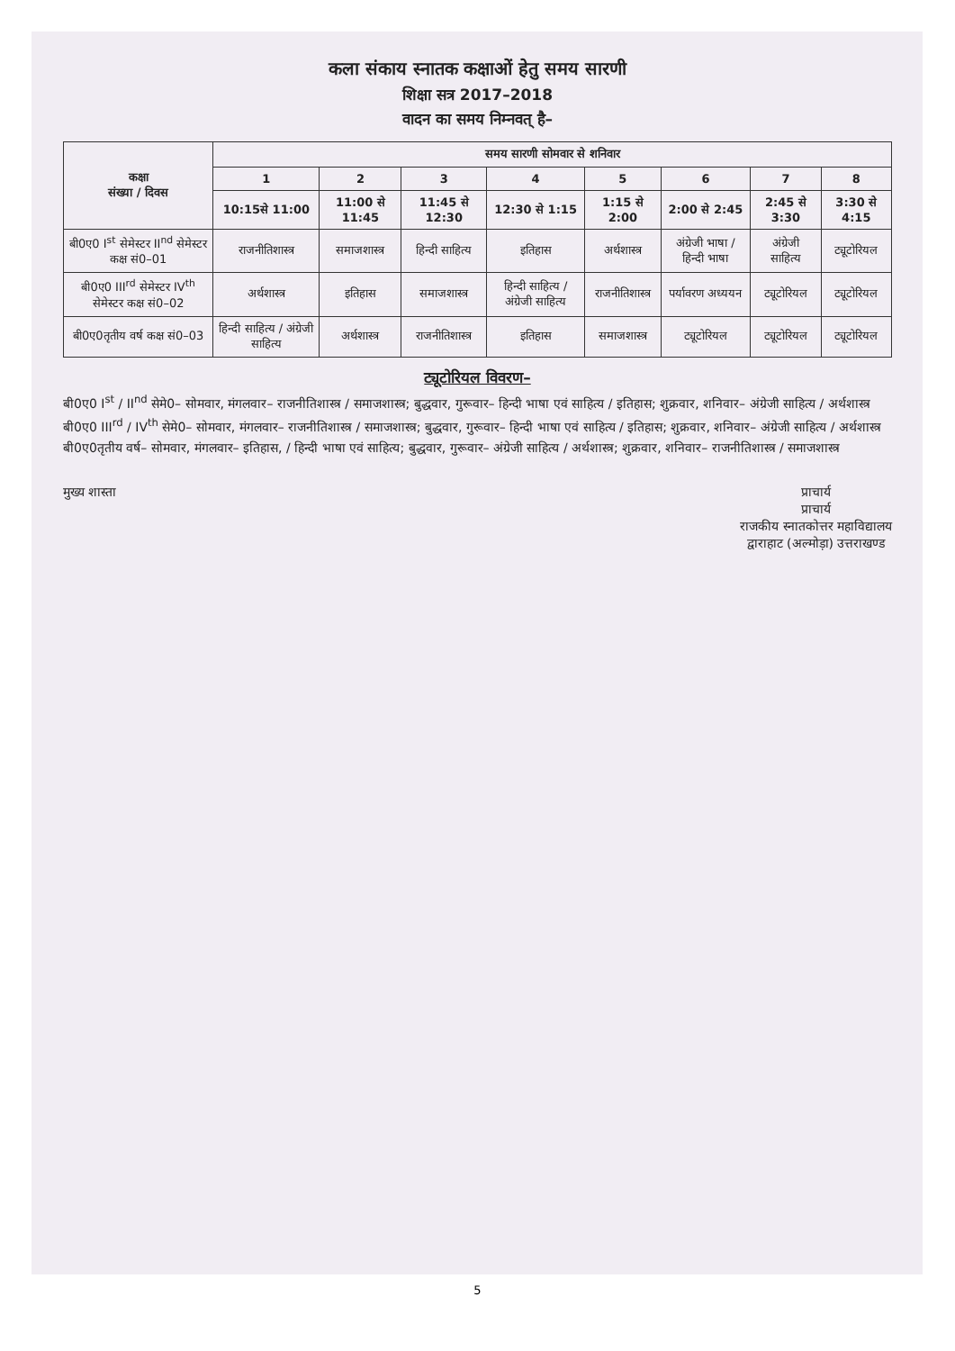कला संकाय स्नातक कक्षाओं हेतु समय सारणी
शिक्षा सत्र 2017–2018
वादन का समय निम्नवत् है–
| कक्षा संख्या / दिवस | समय सारणी सोमवार से शनिवार | | | | | | | |
| --- | --- | --- | --- | --- | --- | --- | --- | --- |
| | 1 | 2 | 3 | 4 | 5 | 6 | 7 | 8 |
| | 10:15से 11:00 | 11:00 से 11:45 | 11:45 से 12:30 | 12:30 से 1:15 | 1:15 से 2:00 | 2:00 से 2:45 | 2:45 से 3:30 | 3:30 से 4:15 |
| बी0ए0 I<sup>st</sup> सेमेस्टर II<sup>nd</sup> सेमेस्टर कक्ष सं0–01 | राजनीतिशास्त्र | समाजशास्त्र | हिन्दी साहित्य | इतिहास | अर्थशास्त्र | अंग्रेजी भाषा / हिन्दी भाषा | अंग्रेजी साहित्य | ट्यूटोरियल |
| बी0ए0 III<sup>rd</sup> सेमेस्टर IV<sup>th</sup> सेमेस्टर कक्ष सं0–02 | अर्थशास्त्र | इतिहास | समाजशास्त्र | हिन्दी साहित्य / अंग्रेजी साहित्य | राजनीतिशास्त्र | पर्यावरण अध्ययन | ट्यूटोरियल | ट्यूटोरियल |
| बी0ए0तृतीय वर्ष कक्ष सं0–03 | हिन्दी साहित्य / अंग्रेजी साहित्य | अर्थशास्त्र | राजनीतिशास्त्र | इतिहास | समाजशास्त्र | ट्यूटोरियल | ट्यूटोरियल | ट्यूटोरियल |
ट्यूटोरियल विवरण–
बी0ए0 I<sup>st</sup> / II<sup>nd</sup> सेमे0– सोमवार, मंगलवार– राजनीतिशास्त्र / समाजशास्त्र; बुद्धवार, गुरूवार– हिन्दी भाषा एवं साहित्य / इतिहास; शुक्रवार, शनिवार– अंग्रेजी साहित्य / अर्थशास्त्र
बी0ए0 III<sup>rd</sup> / IV<sup>th</sup> सेमे0– सोमवार, मंगलवार– राजनीतिशास्त्र / समाजशास्त्र; बुद्धवार, गुरूवार– हिन्दी भाषा एवं साहित्य / इतिहास; शुक्रवार, शनिवार– अंग्रेजी साहित्य / अर्थशास्त्र
बी0ए0तृतीय वर्ष– सोमवार, मंगलवार– इतिहास, / हिन्दी भाषा एवं साहित्य; बुद्धवार, गुरूवार– अंग्रेजी साहित्य / अर्थशास्त्र; शुक्रवार, शनिवार– राजनीतिशास्त्र / समाजशास्त्र
मुख्य शास्ता प्राचार्य
प्राचार्य
राजकीय स्नातकोत्तर महाविद्यालय
द्वाराहाट (अल्मोड़ा) उत्तराखण्ड
5